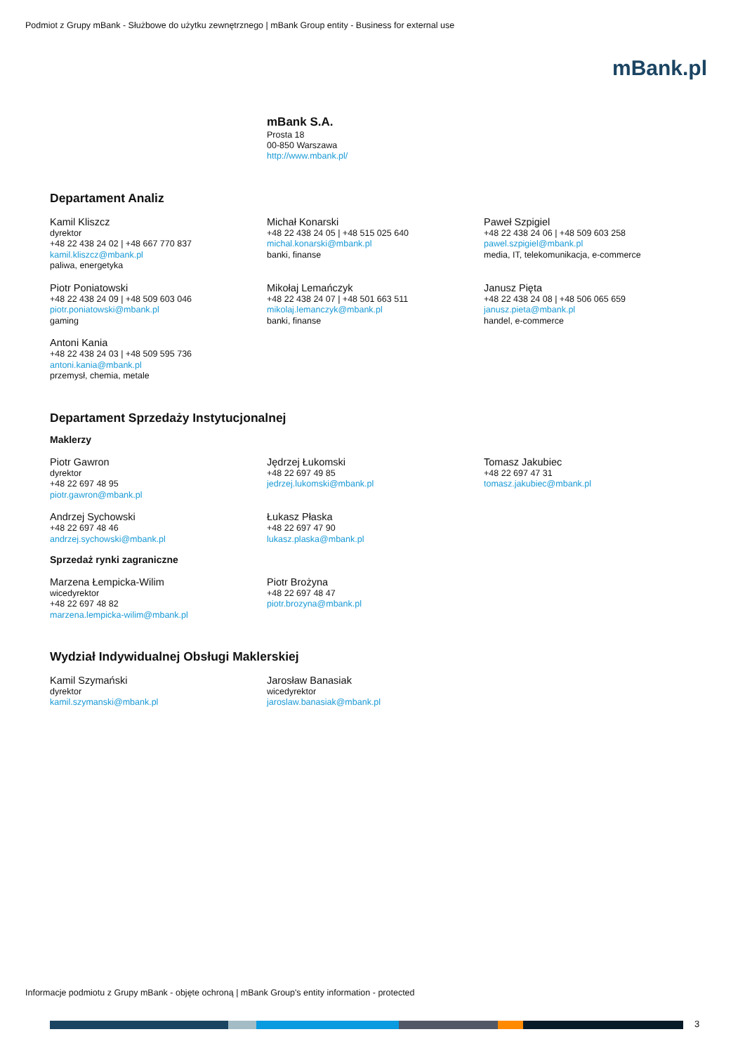Podmiot z Grupy mBank - Służbowe do użytku zewnętrznego | mBank Group entity - Business for external use
mBank.pl
mBank S.A.
Prosta 18
00-850 Warszawa
http://www.mbank.pl/
Departament Analiz
Kamil Kliszcz
dyrektor
+48 22 438 24 02 | +48 667 770 837
kamil.kliszcz@mbank.pl
paliwa, energetyka
Michał Konarski
+48 22 438 24 05 | +48 515 025 640
michal.konarski@mbank.pl
banki, finanse
Paweł Szpigiel
+48 22 438 24 06 | +48 509 603 258
pawel.szpigiel@mbank.pl
media, IT, telekomunikacja, e-commerce
Piotr Poniatowski
+48 22 438 24 09 | +48 509 603 046
piotr.poniatowski@mbank.pl
gaming
Mikołaj Lemańczyk
+48 22 438 24 07 | +48 501 663 511
mikolaj.lemanczyk@mbank.pl
banki, finanse
Janusz Pięta
+48 22 438 24 08 | +48 506 065 659
janusz.pieta@mbank.pl
handel, e-commerce
Antoni Kania
+48 22 438 24 03 | +48 509 595 736
antoni.kania@mbank.pl
przemysł, chemia, metale
Departament Sprzedaży Instytucjonalnej
Maklerzy
Piotr Gawron
dyrektor
+48 22 697 48 95
piotr.gawron@mbank.pl
Jędrzej Łukomski
+48 22 697 49 85
jedrzej.lukomski@mbank.pl
Tomasz Jakubiec
+48 22 697 47 31
tomasz.jakubiec@mbank.pl
Andrzej Sychowski
+48 22 697 48 46
andrzej.sychowski@mbank.pl
Łukasz Płaska
+48 22 697 47 90
lukasz.plaska@mbank.pl
Sprzedaż rynki zagraniczne
Marzena Łempicka-Wilim
wicedyrektor
+48 22 697 48 82
marzena.lempicka-wilim@mbank.pl
Piotr Brożyna
+48 22 697 48 47
piotr.brozyna@mbank.pl
Wydział Indywidualnej Obsługi Maklerskiej
Kamil Szymański
dyrektor
kamil.szymanski@mbank.pl
Jarosław Banasiak
wicedyrektor
jaroslaw.banasiak@mbank.pl
Informacje podmiotu z Grupy mBank - objęte ochroną | mBank Group's entity information - protected
3